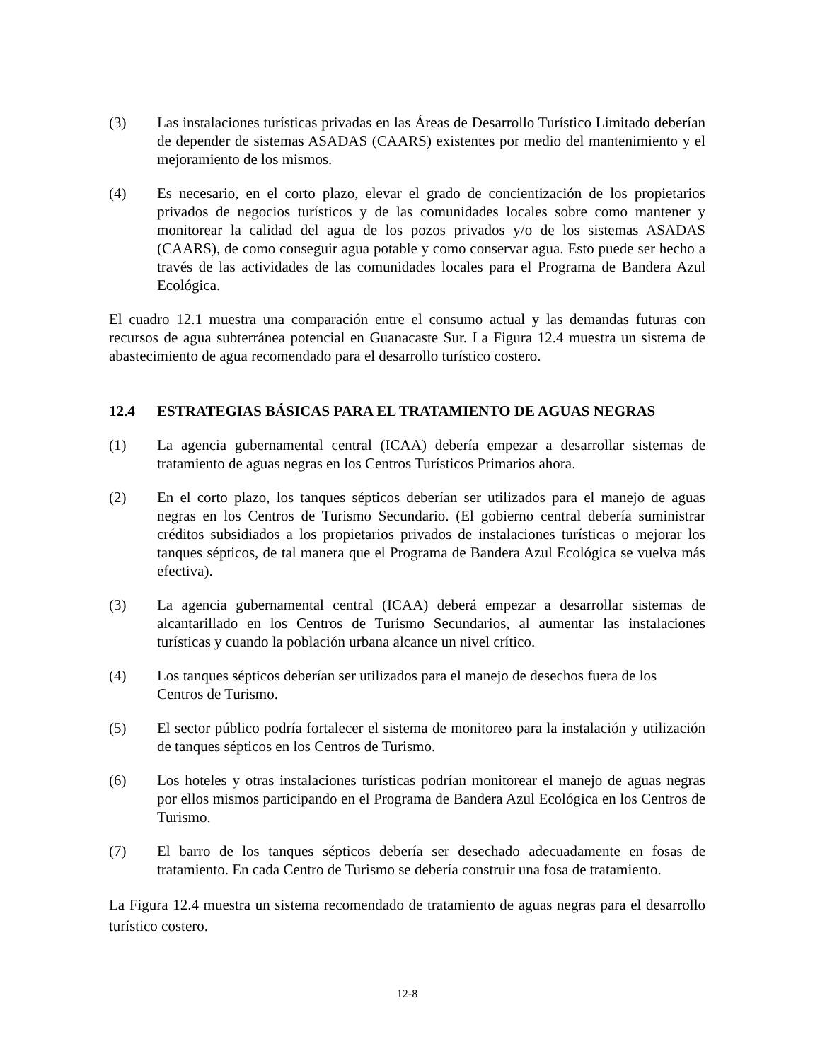(3) Las instalaciones turísticas privadas en las Áreas de Desarrollo Turístico Limitado deberían de depender de sistemas ASADAS (CAARS) existentes por medio del mantenimiento y el mejoramiento de los mismos.
(4) Es necesario, en el corto plazo, elevar el grado de concientización de los propietarios privados de negocios turísticos y de las comunidades locales sobre como mantener y monitorear la calidad del agua de los pozos privados y/o de los sistemas ASADAS (CAARS), de como conseguir agua potable y como conservar agua. Esto puede ser hecho a través de las actividades de las comunidades locales para el Programa de Bandera Azul Ecológica.
El cuadro 12.1 muestra una comparación entre el consumo actual y las demandas futuras con recursos de agua subterránea potencial en Guanacaste Sur. La Figura 12.4 muestra un sistema de abastecimiento de agua recomendado para el desarrollo turístico costero.
12.4 ESTRATEGIAS BÁSICAS PARA EL TRATAMIENTO DE AGUAS NEGRAS
(1) La agencia gubernamental central (ICAA) debería empezar a desarrollar sistemas de tratamiento de aguas negras en los Centros Turísticos Primarios ahora.
(2) En el corto plazo, los tanques sépticos deberían ser utilizados para el manejo de aguas negras en los Centros de Turismo Secundario. (El gobierno central debería suministrar créditos subsidiados a los propietarios privados de instalaciones turísticas o mejorar los tanques sépticos, de tal manera que el Programa de Bandera Azul Ecológica se vuelva más efectiva).
(3) La agencia gubernamental central (ICAA) deberá empezar a desarrollar sistemas de alcantarillado en los Centros de Turismo Secundarios, al aumentar las instalaciones turísticas y cuando la población urbana alcance un nivel crítico.
(4) Los tanques sépticos deberían ser utilizados para el manejo de desechos fuera de los Centros de Turismo.
(5) El sector público podría fortalecer el sistema de monitoreo para la instalación y utilización de tanques sépticos en los Centros de Turismo.
(6) Los hoteles y otras instalaciones turísticas podrían monitorear el manejo de aguas negras por ellos mismos participando en el Programa de Bandera Azul Ecológica en los Centros de Turismo.
(7) El barro de los tanques sépticos debería ser desechado adecuadamente en fosas de tratamiento. En cada Centro de Turismo se debería construir una fosa de tratamiento.
La Figura 12.4 muestra un sistema recomendado de tratamiento de aguas negras para el desarrollo turístico costero.
12-8